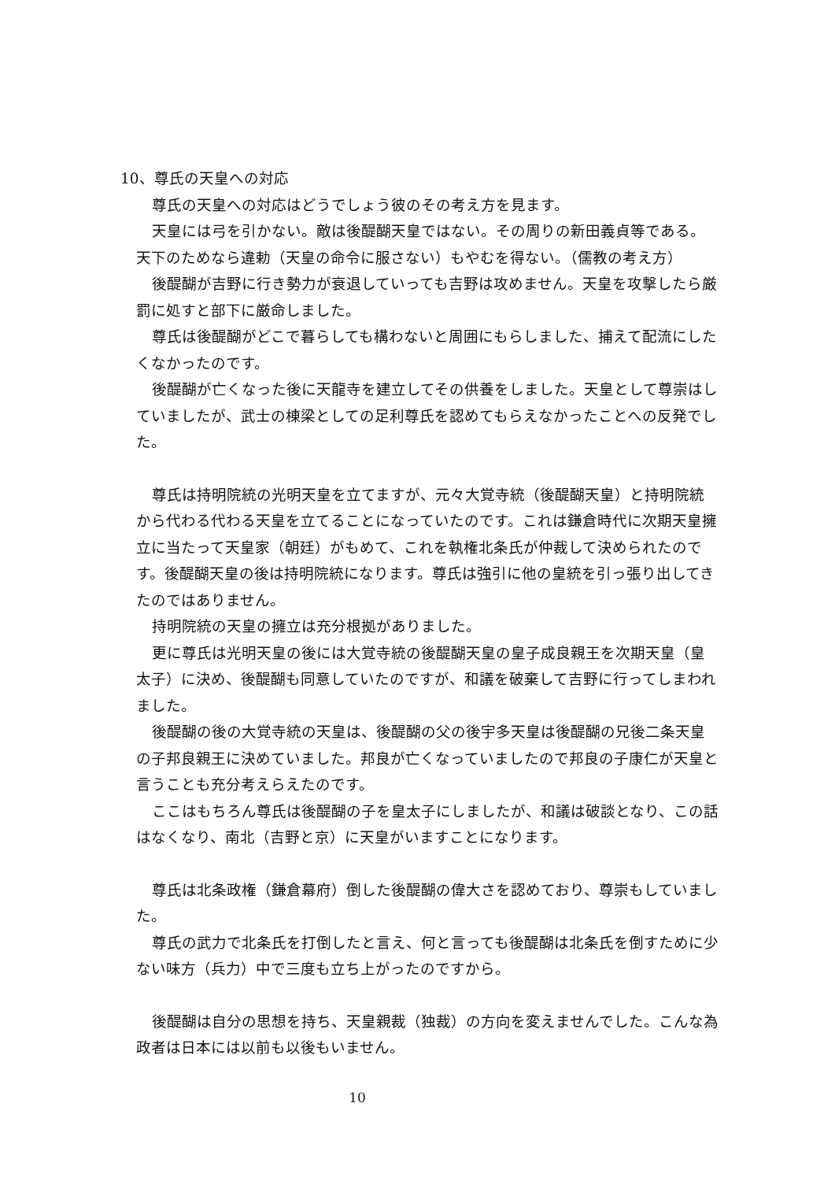10、尊氏の天皇への対応
尊氏の天皇への対応はどうでしょう彼のその考え方を見ます。
天皇には弓を引かない。敵は後醍醐天皇ではない。その周りの新田義貞等である。天下のためなら違勅（天皇の命令に服さない）もやむを得ない。（儒教の考え方）
後醍醐が吉野に行き勢力が衰退していっても吉野は攻めません。天皇を攻撃したら厳罰に処すと部下に厳命しました。
尊氏は後醍醐がどこで暮らしても構わないと周囲にもらしました、捕えて配流にしたくなかったのです。
後醍醐が亡くなった後に天龍寺を建立してその供養をしました。天皇として尊崇はしていましたが、武士の棟梁としての足利尊氏を認めてもらえなかったことへの反発でした。
尊氏は持明院統の光明天皇を立てますが、元々大覚寺統（後醍醐天皇）と持明院統から代わる代わる天皇を立てることになっていたのです。これは鎌倉時代に次期天皇擁立に当たって天皇家（朝廷）がもめて、これを執権北条氏が仲裁して決められたのです。後醍醐天皇の後は持明院統になります。尊氏は強引に他の皇統を引っ張り出してきたのではありません。
持明院統の天皇の擁立は充分根拠がありました。
更に尊氏は光明天皇の後には大覚寺統の後醍醐天皇の皇子成良親王を次期天皇（皇太子）に決め、後醍醐も同意していたのですが、和議を破棄して吉野に行ってしまわれました。
後醍醐の後の大覚寺統の天皇は、後醍醐の父の後宇多天皇は後醍醐の兄後二条天皇の子邦良親王に決めていました。邦良が亡くなっていましたので邦良の子康仁が天皇と言うことも充分考えらえたのです。
ここはもちろん尊氏は後醍醐の子を皇太子にしましたが、和議は破談となり、この話はなくなり、南北（吉野と京）に天皇がいますことになります。
尊氏は北条政権（鎌倉幕府）倒した後醍醐の偉大さを認めており、尊崇もしていました。
尊氏の武力で北条氏を打倒したと言え、何と言っても後醍醐は北条氏を倒すために少ない味方（兵力）中で三度も立ち上がったのですから。
後醍醐は自分の思想を持ち、天皇親裁（独裁）の方向を変えませんでした。こんな為政者は日本には以前も以後もいません。
10